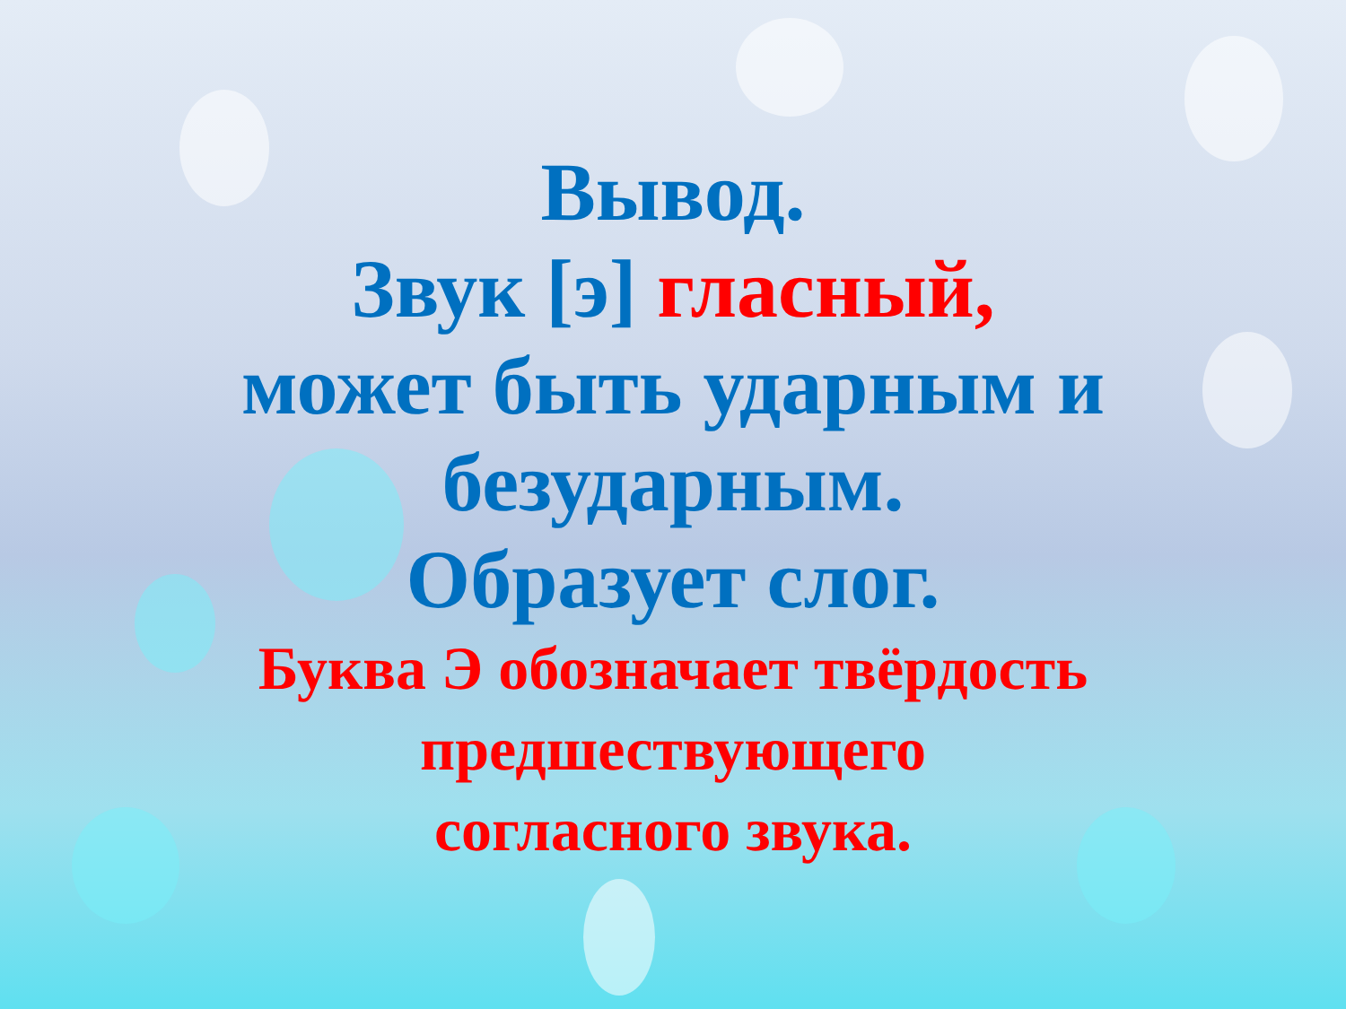Вывод.
Звук [э] гласный,
может быть ударным и
безударным.
Образует слог.
Буква Э обозначает твёрдость
предшествующего
согласного звука.